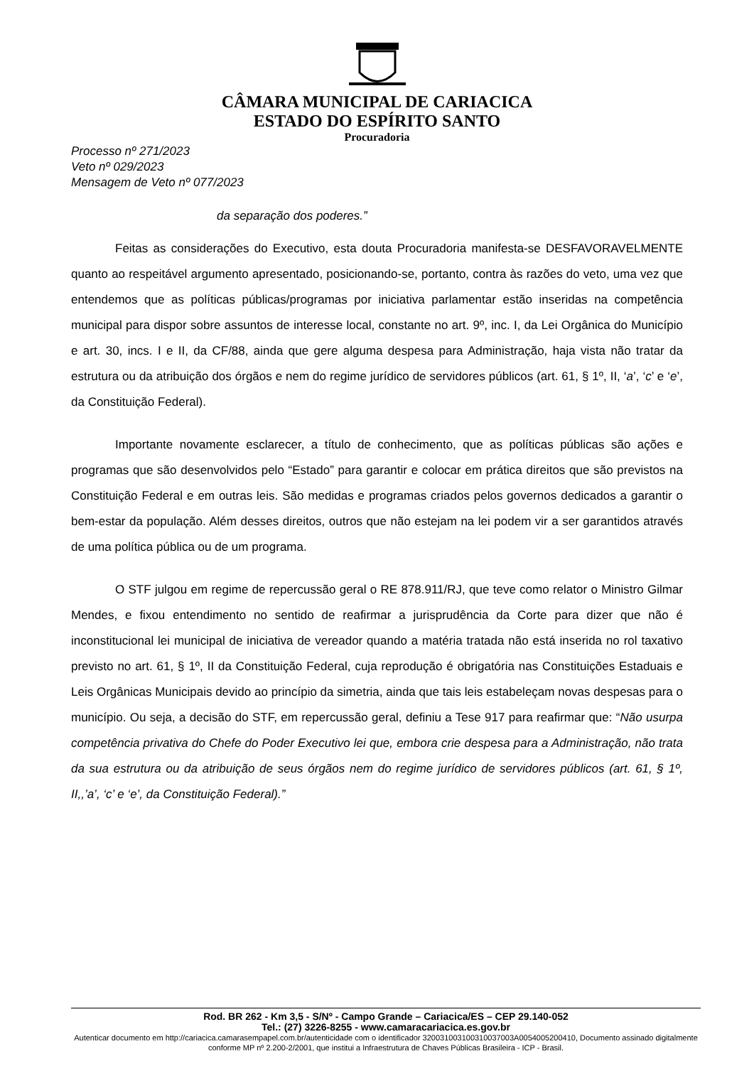CÂMARA MUNICIPAL DE CARIACICA
ESTADO DO ESPÍRITO SANTO
Procuradoria
Processo nº 271/2023
Veto nº 029/2023
Mensagem de Veto nº 077/2023
da separação dos poderes.”
Feitas as considerações do Executivo, esta douta Procuradoria manifesta-se DESFAVORAVELMENTE quanto ao respeitável argumento apresentado, posicionando-se, portanto, contra às razões do veto, uma vez que entendemos que as políticas públicas/programas por iniciativa parlamentar estão inseridas na competência municipal para dispor sobre assuntos de interesse local, constante no art. 9º, inc. I, da Lei Orgânica do Município e art. 30, incs. I e II, da CF/88, ainda que gere alguma despesa para Administração, haja vista não tratar da estrutura ou da atribuição dos órgãos e nem do regime jurídico de servidores públicos (art. 61, § 1º, II, ‘a’, ‘c’ e ‘e’, da Constituição Federal).
Importante novamente esclarecer, a título de conhecimento, que as políticas públicas são ações e programas que são desenvolvidos pelo “Estado” para garantir e colocar em prática direitos que são previstos na Constituição Federal e em outras leis. São medidas e programas criados pelos governos dedicados a garantir o bem-estar da população. Além desses direitos, outros que não estejam na lei podem vir a ser garantidos através de uma política pública ou de um programa.
O STF julgou em regime de repercussão geral o RE 878.911/RJ, que teve como relator o Ministro Gilmar Mendes, e fixou entendimento no sentido de reafirmar a jurisprudência da Corte para dizer que não é inconstitucional lei municipal de iniciativa de vereador quando a matéria tratada não está inserida no rol taxativo previsto no art. 61, § 1º, II da Constituição Federal, cuja reprodução é obrigatória nas Constituições Estaduais e Leis Orgânicas Municipais devido ao princípio da simetria, ainda que tais leis estabeleçam novas despesas para o município. Ou seja, a decisão do STF, em repercussão geral, definiu a Tese 917 para reafirmar que: “Não usurpa competência privativa do Chefe do Poder Executivo lei que, embora crie despesa para a Administração, não trata da sua estrutura ou da atribuição de seus órgãos nem do regime jurídico de servidores públicos (art. 61, § 1º, II,,’a’, ‘c’ e ‘e’, da Constituição Federal).”
Rod. BR 262 - Km 3,5 - S/Nº - Campo Grande – Cariacica/ES – CEP 29.140-052
Tel.: (27) 3226-8255 - www.camaracariacica.es.gov.br
Autenticar documento em http://cariacica.camarasempapel.com.br/autenticidade com o identificador 320031003100310037003A0054005200410, Documento assinado digitalmente conforme MP nº 2.200-2/2001, que institui a Infraestrutura de Chaves Públicas Brasileira - ICP - Brasil.